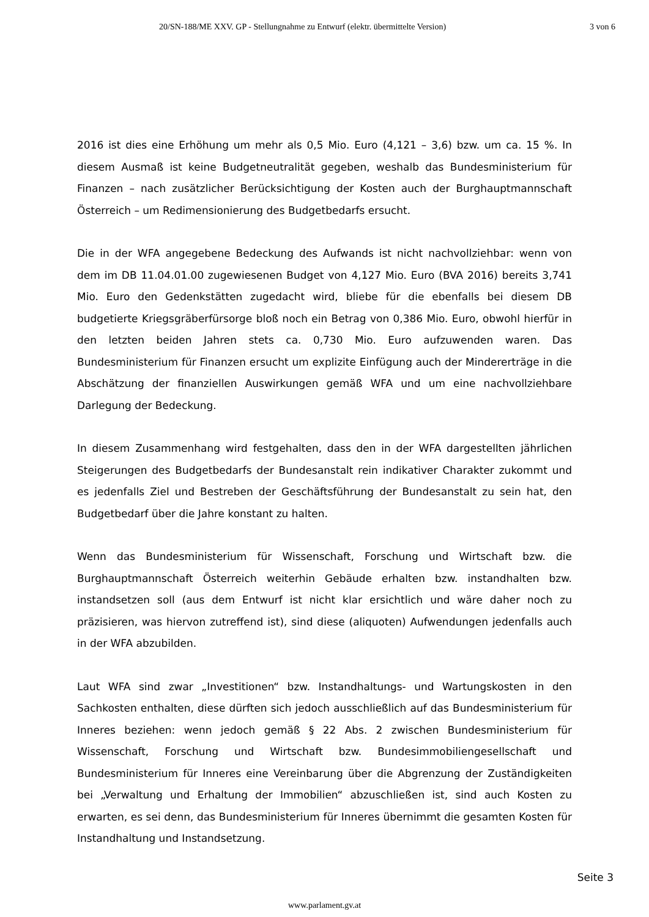20/SN-188/ME XXV. GP - Stellungnahme zu Entwurf (elektr. übermittelte Version) 3 von 6
2016 ist dies eine Erhöhung um mehr als 0,5 Mio. Euro (4,121 – 3,6) bzw. um ca. 15 %. In diesem Ausmaß ist keine Budgetneutralität gegeben, weshalb das Bundesministerium für Finanzen – nach zusätzlicher Berücksichtigung der Kosten auch der Burghauptmannschaft Österreich – um Redimensionierung des Budgetbedarfs ersucht.
Die in der WFA angegebene Bedeckung des Aufwands ist nicht nachvollziehbar: wenn von dem im DB 11.04.01.00 zugewiesenen Budget von 4,127 Mio. Euro (BVA 2016) bereits 3,741 Mio. Euro den Gedenkstätten zugedacht wird, bliebe für die ebenfalls bei diesem DB budgetierte Kriegsgräberfürsorge bloß noch ein Betrag von 0,386 Mio. Euro, obwohl hierfür in den letzten beiden Jahren stets ca. 0,730 Mio. Euro aufzuwenden waren. Das Bundesministerium für Finanzen ersucht um explizite Einfügung auch der Mindererträge in die Abschätzung der finanziellen Auswirkungen gemäß WFA und um eine nachvollziehbare Darlegung der Bedeckung.
In diesem Zusammenhang wird festgehalten, dass den in der WFA dargestellten jährlichen Steigerungen des Budgetbedarfs der Bundesanstalt rein indikativer Charakter zukommt und es jedenfalls Ziel und Bestreben der Geschäftsführung der Bundesanstalt zu sein hat, den Budgetbedarf über die Jahre konstant zu halten.
Wenn das Bundesministerium für Wissenschaft, Forschung und Wirtschaft bzw. die Burghauptmannschaft Österreich weiterhin Gebäude erhalten bzw. instandhalten bzw. instandsetzen soll (aus dem Entwurf ist nicht klar ersichtlich und wäre daher noch zu präzisieren, was hiervon zutreffend ist), sind diese (aliquoten) Aufwendungen jedenfalls auch in der WFA abzubilden.
Laut WFA sind zwar „Investitionen“ bzw. Instandhaltungs- und Wartungskosten in den Sachkosten enthalten, diese dürften sich jedoch ausschließlich auf das Bundesministerium für Inneres beziehen: wenn jedoch gemäß § 22 Abs. 2 zwischen Bundesministerium für Wissenschaft, Forschung und Wirtschaft bzw. Bundesimmobiliengesellschaft und Bundesministerium für Inneres eine Vereinbarung über die Abgrenzung der Zuständigkeiten bei „Verwaltung und Erhaltung der Immobilien“ abzuschließen ist, sind auch Kosten zu erwarten, es sei denn, das Bundesministerium für Inneres übernimmt die gesamten Kosten für Instandhaltung und Instandsetzung.
Seite 3
www.parlament.gv.at